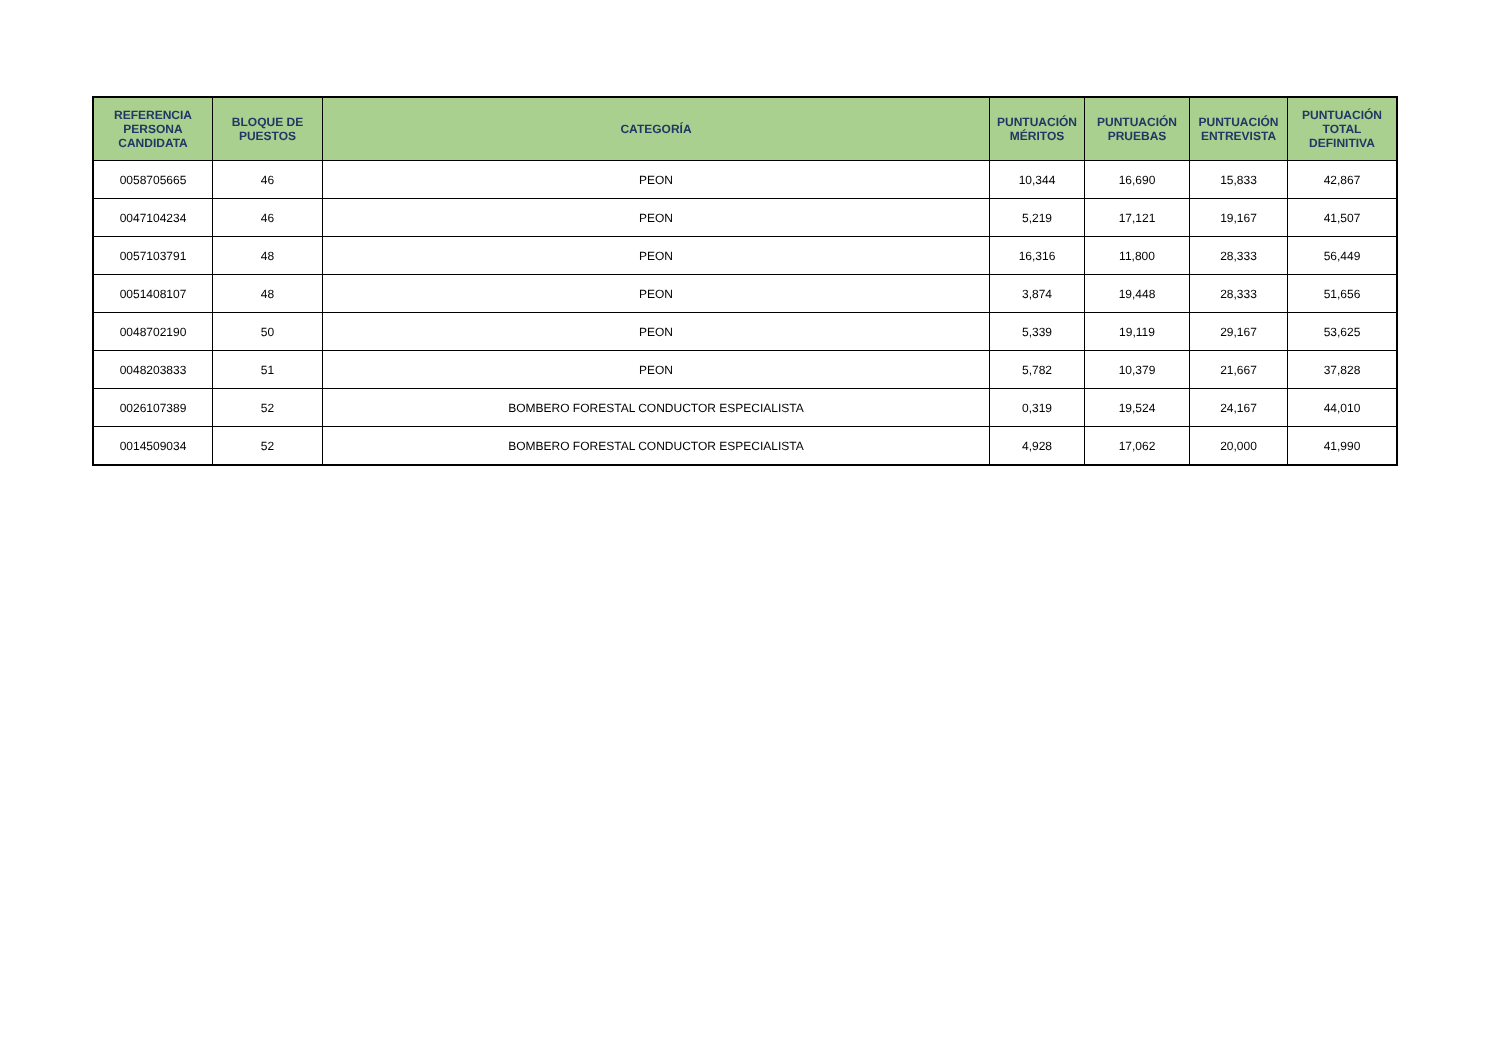| REFERENCIA PERSONA CANDIDATA | BLOQUE DE PUESTOS | CATEGORÍA | PUNTUACIÓN MÉRITOS | PUNTUACIÓN PRUEBAS | PUNTUACIÓN ENTREVISTA | PUNTUACIÓN TOTAL DEFINITIVA |
| --- | --- | --- | --- | --- | --- | --- |
| 0058705665 | 46 | PEON | 10,344 | 16,690 | 15,833 | 42,867 |
| 0047104234 | 46 | PEON | 5,219 | 17,121 | 19,167 | 41,507 |
| 0057103791 | 48 | PEON | 16,316 | 11,800 | 28,333 | 56,449 |
| 0051408107 | 48 | PEON | 3,874 | 19,448 | 28,333 | 51,656 |
| 0048702190 | 50 | PEON | 5,339 | 19,119 | 29,167 | 53,625 |
| 0048203833 | 51 | PEON | 5,782 | 10,379 | 21,667 | 37,828 |
| 0026107389 | 52 | BOMBERO FORESTAL CONDUCTOR ESPECIALISTA | 0,319 | 19,524 | 24,167 | 44,010 |
| 0014509034 | 52 | BOMBERO FORESTAL CONDUCTOR ESPECIALISTA | 4,928 | 17,062 | 20,000 | 41,990 |